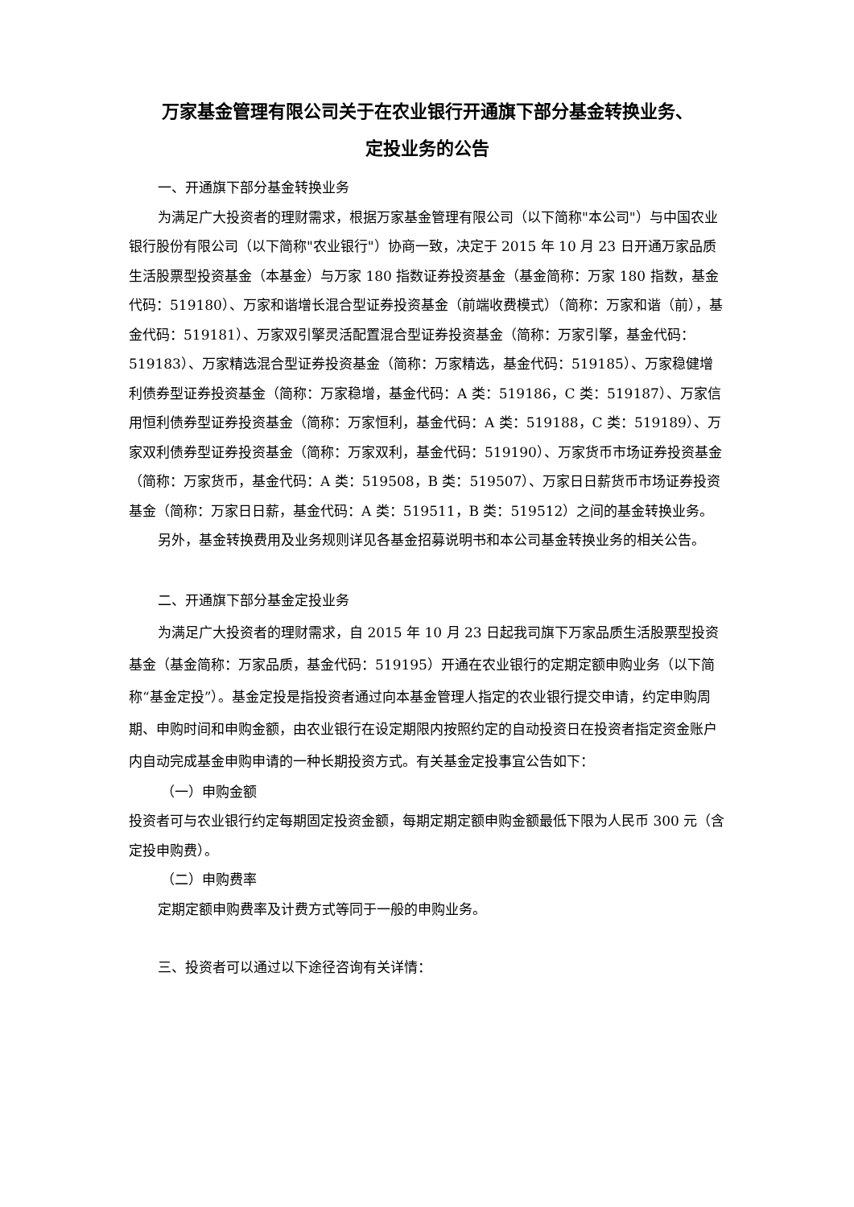万家基金管理有限公司关于在农业银行开通旗下部分基金转换业务、
定投业务的公告
一、开通旗下部分基金转换业务
为满足广大投资者的理财需求，根据万家基金管理有限公司（以下简称"本公司"）与中国农业银行股份有限公司（以下简称"农业银行"）协商一致，决定于 2015 年 10 月 23 日开通万家品质生活股票型投资基金（本基金）与万家 180 指数证券投资基金（基金简称：万家 180 指数，基金代码：519180）、万家和谐增长混合型证券投资基金（前端收费模式）（简称：万家和谐（前），基金代码：519181）、万家双引擎灵活配置混合型证券投资基金（简称：万家引擎，基金代码：519183）、万家精选混合型证券投资基金（简称：万家精选，基金代码：519185）、万家稳健增利债券型证券投资基金（简称：万家稳增，基金代码：A 类：519186，C 类：519187）、万家信用恒利债券型证券投资基金（简称：万家恒利，基金代码：A 类：519188，C 类：519189）、万家双利债券型证券投资基金（简称：万家双利，基金代码：519190）、万家货币市场证券投资基金（简称：万家货币，基金代码：A 类：519508，B 类：519507）、万家日日薪货币市场证券投资基金（简称：万家日日薪，基金代码：A 类：519511，B 类：519512）之间的基金转换业务。
另外，基金转换费用及业务规则详见各基金招募说明书和本公司基金转换业务的相关公告。
二、开通旗下部分基金定投业务
为满足广大投资者的理财需求，自 2015 年 10 月 23 日起我司旗下万家品质生活股票型投资基金（基金简称：万家品质，基金代码：519195）开通在农业银行的定期定额申购业务（以下简称“基金定投”）。基金定投是指投资者通过向本基金管理人指定的农业银行提交申请，约定申购周期、申购时间和申购金额，由农业银行在设定期限内按照约定的自动投资日在投资者指定资金账户内自动完成基金申购申请的一种长期投资方式。有关基金定投事宜公告如下：
（一）申购金额
投资者可与农业银行约定每期固定投资金额，每期定期定额申购金额最低下限为人民币 300 元（含定投申购费）。
（二）申购费率
定期定额申购费率及计费方式等同于一般的申购业务。
三、投资者可以通过以下途径咨询有关详情：